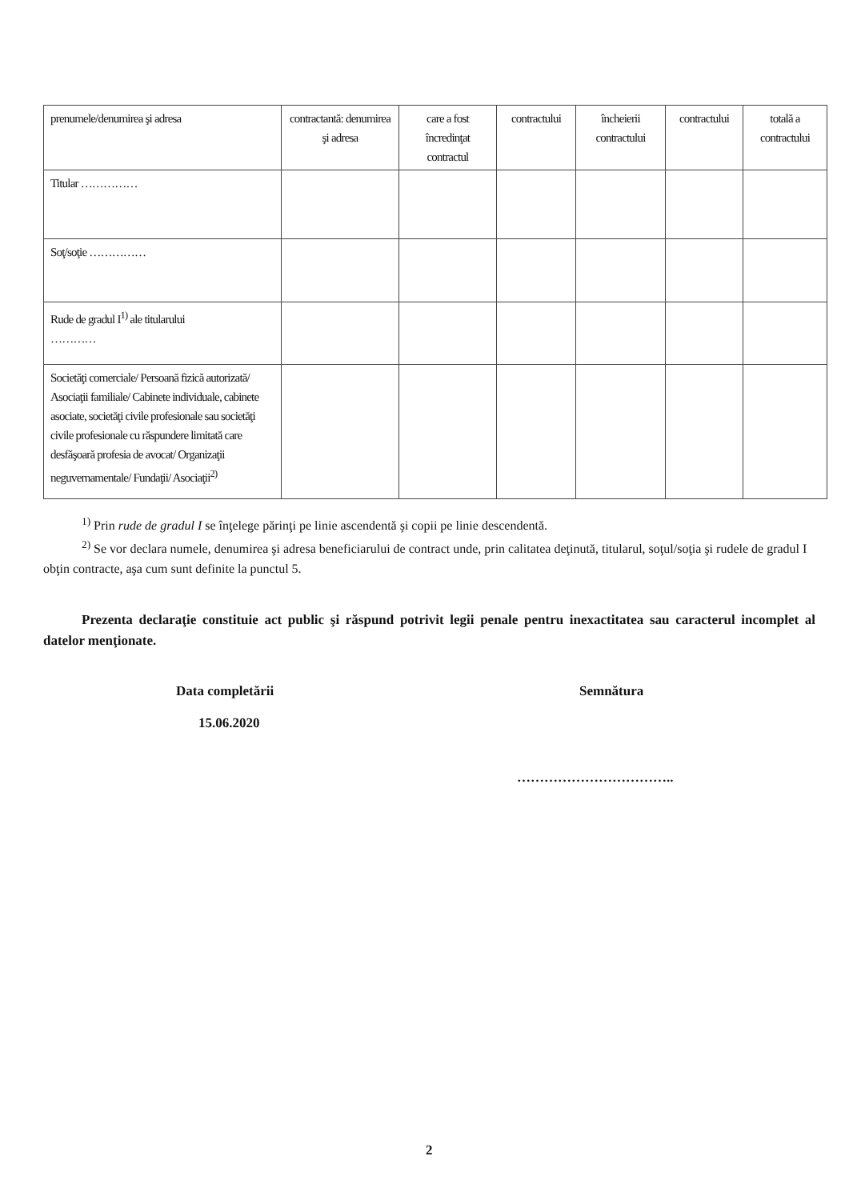| prenumele/denumirea şi adresa | contractantă: denumirea şi adresa | care a fost încredinţat contractul | contractului | încheierii contractului | contractului | totală a contractului |
| Titular …………… | | | | | | |
| Soţ/soţie …………… | | | | | | |
| Rude de gradul I<sup>1)</sup> ale titularului ………… | | | | | | |
| Societăţi comerciale/ Persoană fizică autorizată/ Asociaţii familiale/ Cabinete individuale, cabinete asociate, societăţi civile profesionale sau societăţi civile profesionale cu răspundere limitată care desfăşoară profesia de avocat/ Organizaţii neguvernamentale/ Fundaţii/ Asociaţii<sup>2)</sup> | | | | | | |
<sup>1)</sup> Prin rude de gradul I se înţelege părinţi pe linie ascendentă şi copii pe linie descendentă.
<sup>2)</sup> Se vor declara numele, denumirea şi adresa beneficiarului de contract unde, prin calitatea deţinută, titularul, soţul/soţia şi rudele de gradul I obţin contracte, aşa cum sunt definite la punctul 5.
Prezenta declaraţie constituie act public şi răspund potrivit legii penale pentru inexactitatea sau caracterul incomplet al datelor menţionate.
Data completării
15.06.2020
Semnătura
……………………………..
2